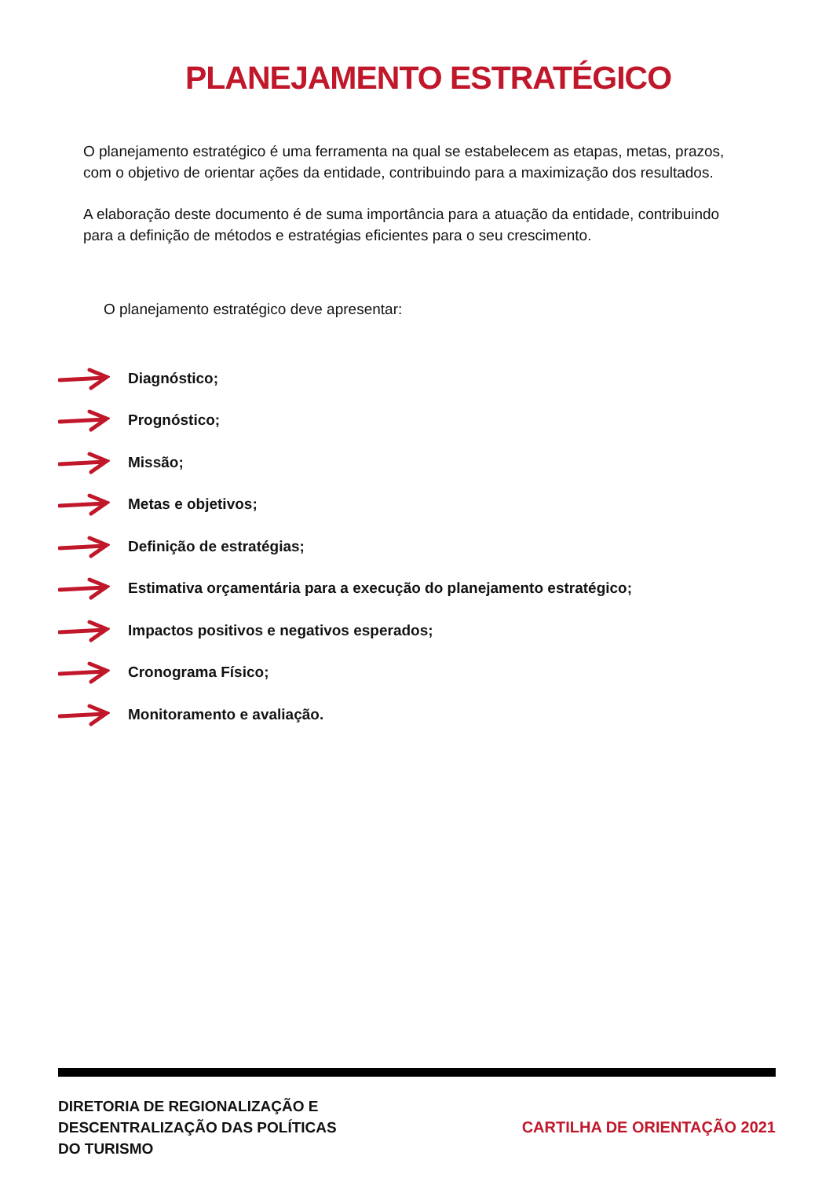PLANEJAMENTO ESTRATÉGICO
O planejamento estratégico é uma ferramenta na qual se estabelecem as etapas, metas, prazos, com o objetivo de orientar ações da entidade, contribuindo para a maximização dos resultados.
A elaboração deste documento é de suma importância para a atuação da entidade, contribuindo para a definição de métodos e estratégias eficientes para o seu crescimento.
O planejamento estratégico deve apresentar:
Diagnóstico;
Prognóstico;
Missão;
Metas e objetivos;
Definição de estratégias;
Estimativa orçamentária para a execução do planejamento estratégico;
Impactos positivos e negativos esperados;
Cronograma Físico;
Monitoramento e avaliação.
DIRETORIA DE REGIONALIZAÇÃO E
DESCENTRALIZAÇÃO DAS POLÍTICAS
DO TURISMO
CARTILHA DE ORIENTAÇÃO 2021